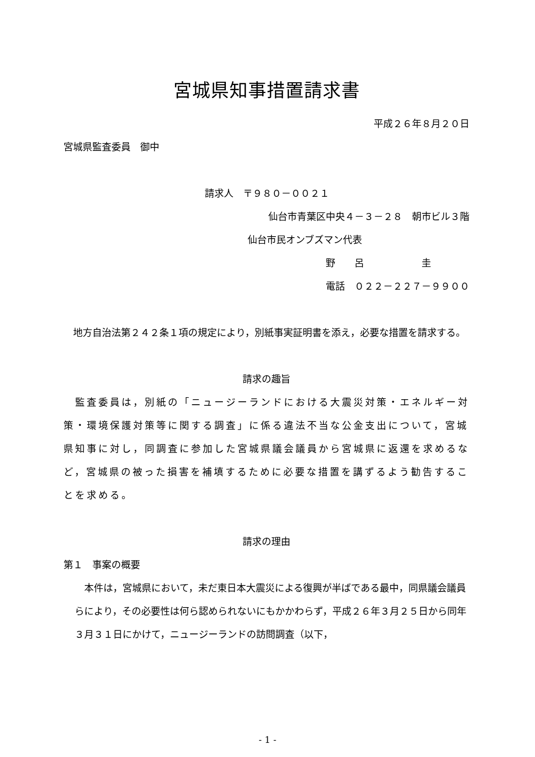宮城県知事措置請求書
平成２６年８月２０日
宮城県監査委員　御中
請求人　〒９８０－００２１
仙台市青葉区中央４－３－２８　朝市ビル３階
仙台市民オンブズマン代表
野　　呂　　　　　　圭
電話　０２２－２２７－９９００
　地方自治法第２４２条１項の規定により，別紙事実証明書を添え，必要な措置を請求する。
請求の趣旨
　監査委員は，別紙の「ニュージーランドにおける大震災対策・エネルギー対策・環境保護対策等に関する調査」に係る違法不当な公金支出について，宮城県知事に対し，同調査に参加した宮城県議会議員から宮城県に返還を求めるなど，宮城県の被った損害を補填するために必要な措置を講ずるよう勧告することを求める。
請求の理由
第１　事案の概要
　本件は，宮城県において，未だ東日本大震災による復興が半ばである最中，同県議会議員らにより，その必要性は何ら認められないにもかかわらず，平成２６年３月２５日から同年３月３１日にかけて，ニュージーランドの訪問調査（以下，
- 1 -